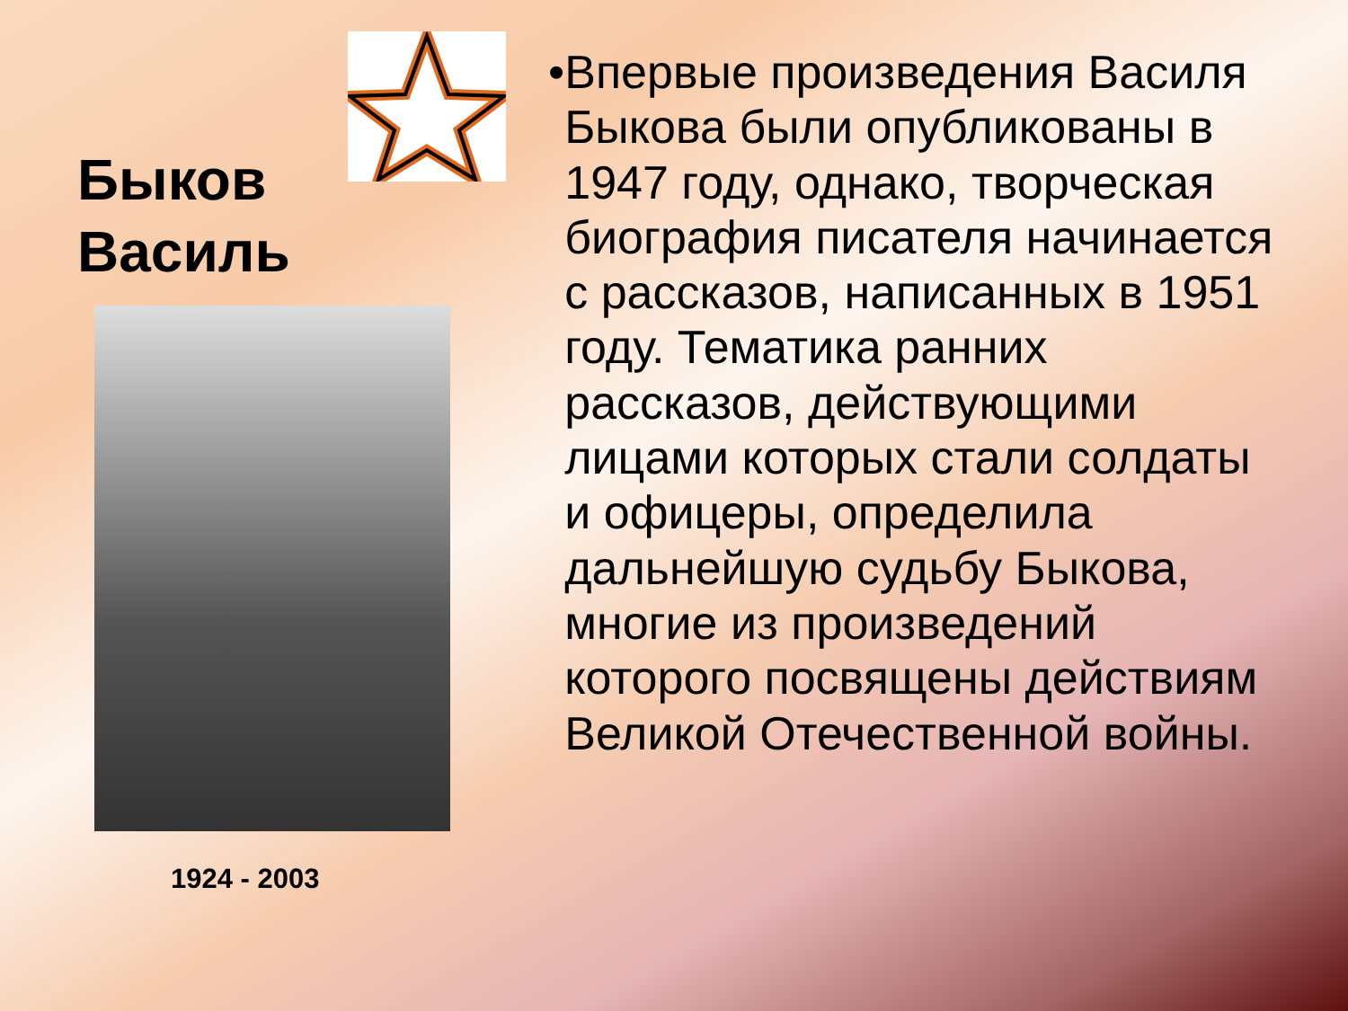Быков
Василь
1924 - 2003
• Впервые произведения Василя Быкова были опубликованы в 1947 году, однако, творческая биография писателя начинается с рассказов, написанных в 1951 году. Тематика ранних рассказов, действующими лицами которых стали солдаты и офицеры, определила дальнейшую судьбу Быкова, многие из произведений которого посвящены действиям Великой Отечественной войны.